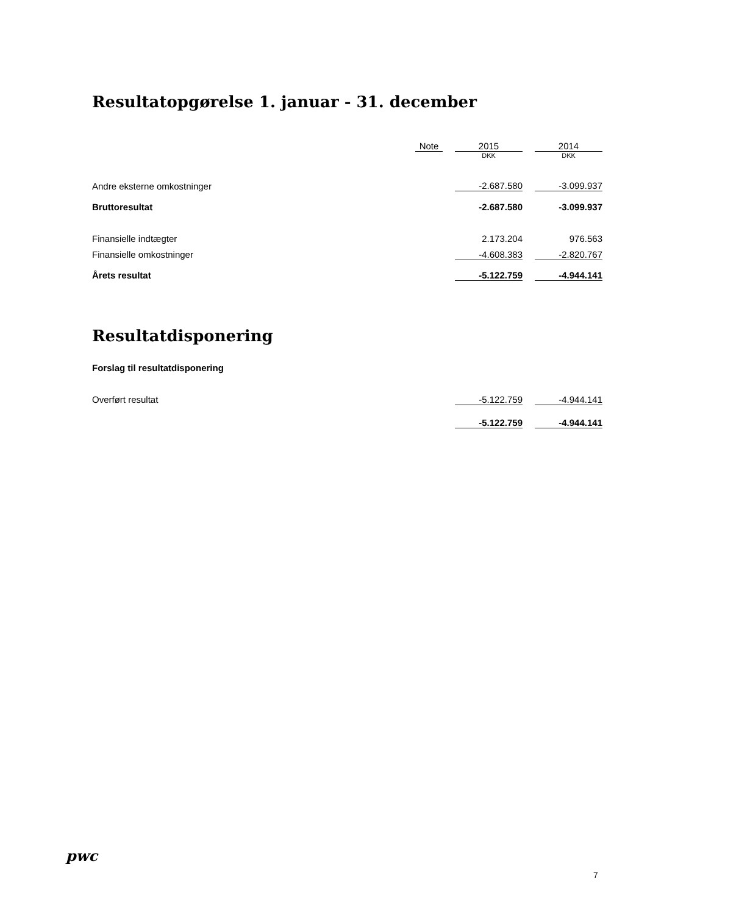Resultatopgørelse 1. januar - 31. december
| | Note | | 2015 | | 2014 |
| | | | DKK | | DKK |
| Andre eksterne omkostninger | | | -2.687.580 | | -3.099.937 |
| Bruttoresultat | | | -2.687.580 | | -3.099.937 |
| Finansielle indtægter | | | 2.173.204 | | 976.563 |
| Finansielle omkostninger | | | -4.608.383 | | -2.820.767 |
| Årets resultat | | | -5.122.759 | | -4.944.141 |
Resultatdisponering
| Forslag til resultatdisponering | | | | | |
| Overført resultat | | | -5.122.759 | | -4.944.141 |
| | | | -5.122.759 | | -4.944.141 |
pwc
7